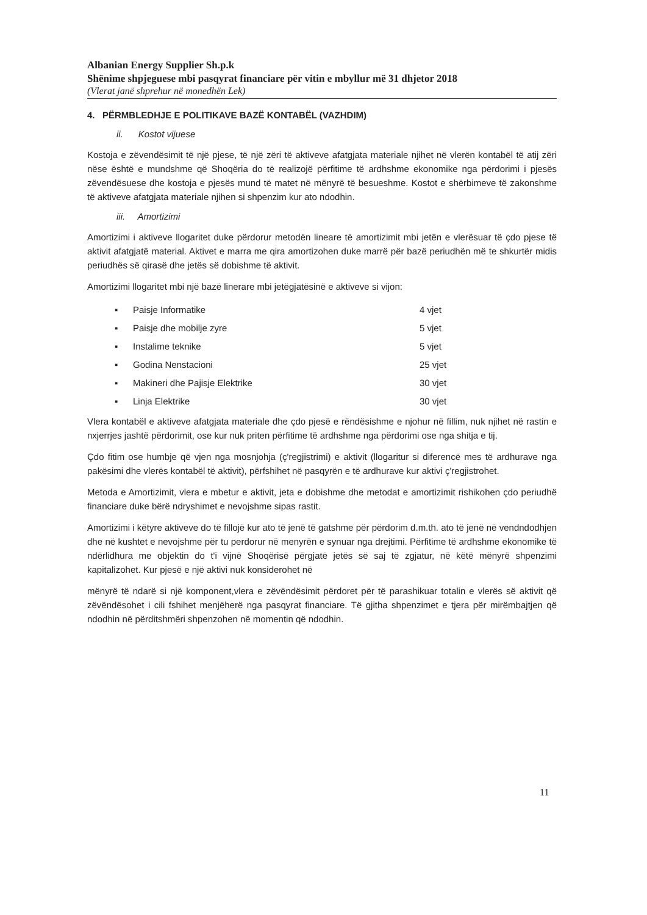Albanian Energy Supplier Sh.p.k
Shënime shpjeguese mbi pasqyrat financiare për vitin e mbyllur më 31 dhjetor 2018
(Vlerat janë shprehur në monedhën Lek)
4. PËRMBLEDHJE E POLITIKAVE BAZË KONTABËL (VAZHDIM)
ii. Kostot vijuese
Kostoja e zëvendësimit të një pjese, të një zëri të aktiveve afatgjata materiale njihet në vlerën kontabël të atij zëri nëse është e mundshme që Shoqëria do të realizojë përfitime të ardhshme ekonomike nga përdorimi i pjesës zëvendësuese dhe kostoja e pjesës mund të matet në mënyrë të besueshme. Kostot e shërbimeve të zakonshme të aktiveve afatgjata materiale njihen si shpenzim kur ato ndodhin.
iii. Amortizimi
Amortizimi i aktiveve llogaritet duke përdorur metodën lineare të amortizimit mbi jetën e vlerësuar të çdo pjese të aktivit afatgjatë material. Aktivet e marra me qira amortizohen duke marrë për bazë periudhën më te shkurtër midis periudhës së qirasë dhe jetës së dobishme të aktivit.
Amortizimi llogaritet mbi një bazë linerare mbi jetëgjatësinë e aktiveve si vijon:
▪ Paisje Informatike 4 vjet
▪ Paisje dhe mobilje zyre 5 vjet
▪ Instalime teknike 5 vjet
▪ Godina Nenstacioni 25 vjet
▪ Makineri dhe Pajisje Elektrike 30 vjet
▪ Linja Elektrike 30 vjet
Vlera kontabël e aktiveve afatgjata materiale dhe çdo pjesë e rëndësishme e njohur në fillim, nuk njihet në rastin e nxjerrjes jashtë përdorimit, ose kur nuk priten përfitime të ardhshme nga përdorimi ose nga shitja e tij.
Çdo fitim ose humbje që vjen nga mosnjohja (ç'regjistrimi) e aktivit (llogaritur si diferencë mes të ardhurave nga pakësimi dhe vlerës kontabël të aktivit), përfshihet në pasqyrën e të ardhurave kur aktivi ç'regjistrohet.
Metoda e Amortizimit, vlera e mbetur e aktivit, jeta e dobishme dhe metodat e amortizimit rishikohen çdo periudhë financiare duke bërë ndryshimet e nevojshme sipas rastit.
Amortizimi i këtyre aktiveve do të fillojë kur ato të jenë të gatshme për përdorim d.m.th. ato të jenë në vendndodhjen dhe në kushtet e nevojshme për tu perdorur në menyrën e synuar nga drejtimi. Përfitime të ardhshme ekonomike të ndërlidhura me objektin do t'i vijnë Shoqërisë përgjatë jetës së saj të zgjatur, në këtë mënyrë shpenzimi kapitalizohet. Kur pjesë e një aktivi nuk konsiderohet në
mënyrë të ndarë si një komponent,vlera e zëvëndësimit përdoret për të parashikuar totalin e vlerës së aktivit që zëvëndësohet i cili fshihet menjëherë nga pasqyrat financiare. Të gjitha shpenzimet e tjera për mirëmbajtjen që ndodhin në përditshmëri shpenzohen në momentin që ndodhin.
11